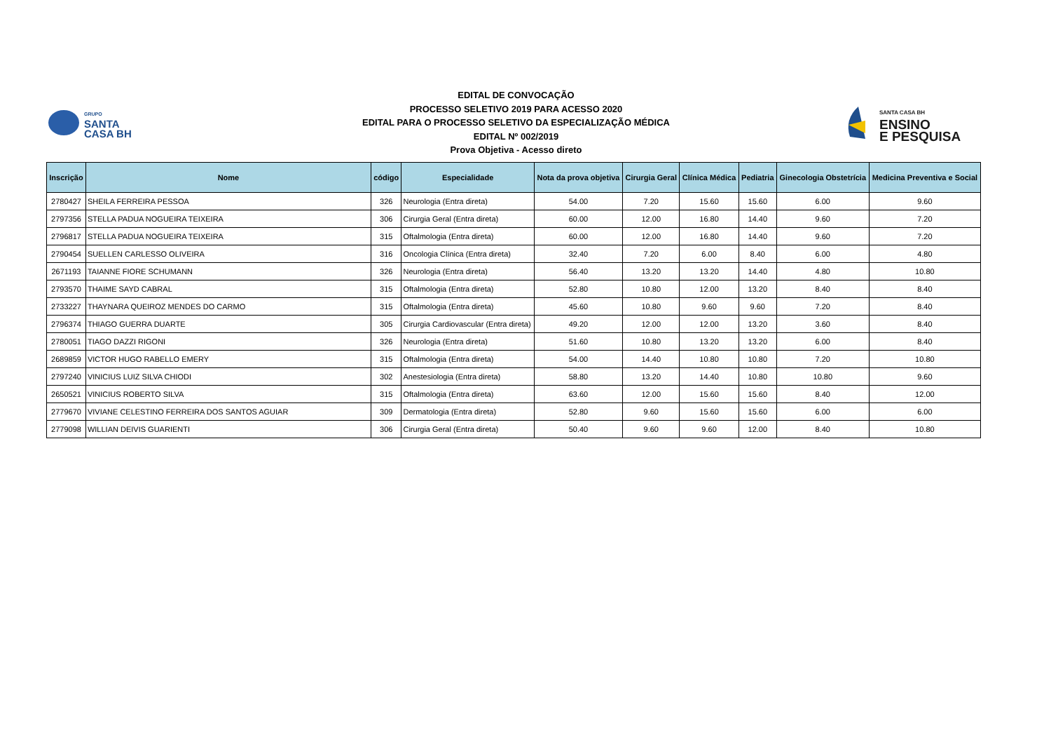GRUPO
SANTA
CASA BH
EDITAL DE CONVOCAÇÃO
PROCESSO SELETIVO 2019 PARA ACESSO 2020
EDITAL PARA O PROCESSO SELETIVO DA ESPECIALIZAÇÃO MÉDICA
EDITAL Nº 002/2019
Prova Objetiva - Acesso direto
SANTA CASA BH
ENSINO
E PESQUISA
| Inscrição | Nome | código | Especialidade | Nota da prova objetiva | Cirurgia Geral | Clínica Médica | Pediatria | Ginecologia Obstetrícia | Medicina Preventiva e Social |
| --- | --- | --- | --- | --- | --- | --- | --- | --- | --- |
| 2780427 | SHEILA FERREIRA PESSOA | 326 | Neurologia (Entra direta) | 54.00 | 7.20 | 15.60 | 15.60 | 6.00 | 9.60 |
| 2797356 | STELLA PADUA NOGUEIRA TEIXEIRA | 306 | Cirurgia Geral (Entra direta) | 60.00 | 12.00 | 16.80 | 14.40 | 9.60 | 7.20 |
| 2796817 | STELLA PADUA NOGUEIRA TEIXEIRA | 315 | Oftalmologia (Entra direta) | 60.00 | 12.00 | 16.80 | 14.40 | 9.60 | 7.20 |
| 2790454 | SUELLEN CARLESSO OLIVEIRA | 316 | Oncologia Clínica (Entra direta) | 32.40 | 7.20 | 6.00 | 8.40 | 6.00 | 4.80 |
| 2671193 | TAIANNE FIORE SCHUMANN | 326 | Neurologia (Entra direta) | 56.40 | 13.20 | 13.20 | 14.40 | 4.80 | 10.80 |
| 2793570 | THAIME SAYD CABRAL | 315 | Oftalmologia (Entra direta) | 52.80 | 10.80 | 12.00 | 13.20 | 8.40 | 8.40 |
| 2733227 | THAYNARA QUEIROZ MENDES DO CARMO | 315 | Oftalmologia (Entra direta) | 45.60 | 10.80 | 9.60 | 9.60 | 7.20 | 8.40 |
| 2796374 | THIAGO GUERRA DUARTE | 305 | Cirurgia Cardiovascular (Entra direta) | 49.20 | 12.00 | 12.00 | 13.20 | 3.60 | 8.40 |
| 2780051 | TIAGO DAZZI RIGONI | 326 | Neurologia (Entra direta) | 51.60 | 10.80 | 13.20 | 13.20 | 6.00 | 8.40 |
| 2689859 | VICTOR HUGO RABELLO EMERY | 315 | Oftalmologia (Entra direta) | 54.00 | 14.40 | 10.80 | 10.80 | 7.20 | 10.80 |
| 2797240 | VINICIUS LUIZ SILVA CHIODI | 302 | Anestesiologia (Entra direta) | 58.80 | 13.20 | 14.40 | 10.80 | 10.80 | 9.60 |
| 2650521 | VINICIUS ROBERTO SILVA | 315 | Oftalmologia (Entra direta) | 63.60 | 12.00 | 15.60 | 15.60 | 8.40 | 12.00 |
| 2779670 | VIVIANE CELESTINO FERREIRA DOS SANTOS AGUIAR | 309 | Dermatologia (Entra direta) | 52.80 | 9.60 | 15.60 | 15.60 | 6.00 | 6.00 |
| 2779098 | WILLIAN DEIVIS GUARIENTI | 306 | Cirurgia Geral (Entra direta) | 50.40 | 9.60 | 9.60 | 12.00 | 8.40 | 10.80 |